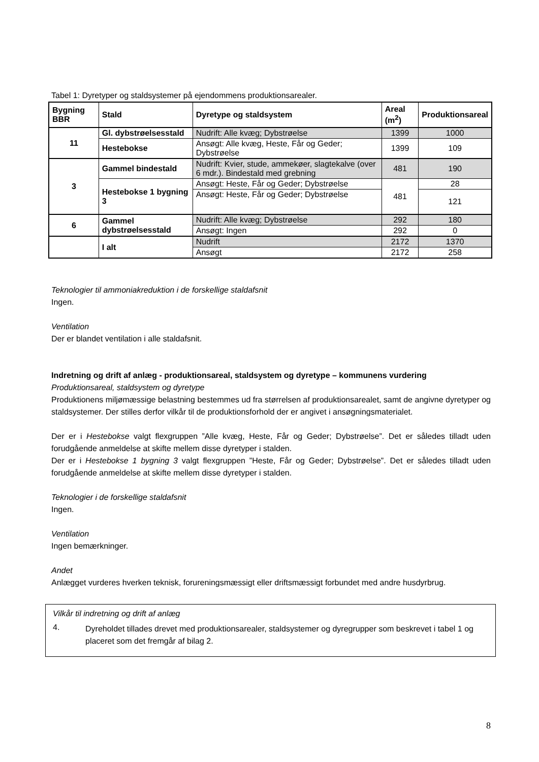Tabel 1: Dyretyper og staldsystemer på ejendommens produktionsarealer.
| Bygning BBR | Stald | Dyretype og staldsystem | Areal (m<sup>2</sup>) | Produktionsareal |
| --- | --- | --- | --- | --- |
| 11 | Gl. dybstrøelsesstald | Nudrift: Alle kvæg; Dybstrøelse | 1399 | 1000 |
| | Hestebokse | Ansøgt: Alle kvæg, Heste, Får og Geder; Dybstrøelse | 1399 | 109 |
| 3 | Gammel bindestald | Nudrift: Kvier, stude, ammekøer, slagtekalve (over 6 mdr.). Bindestald med grebning | 481 | 190 |
| | Hestebokse 1 bygning 3 | Ansøgt: Heste, Får og Geder; Dybstrøelse | 481 | 28 |
| | | Ansøgt: Heste, Får og Geder; Dybstrøelse | | 121 |
| 6 | Gammel dybstrøelsesstald | Nudrift: Alle kvæg; Dybstrøelse | 292 | 180 |
| | | Ansøgt: Ingen | 292 | 0 |
| | I alt | Nudrift | 2172 | 1370 |
| | | Ansøgt | 2172 | 258 |
Teknologier til ammoniakreduktion i de forskellige staldafsnit
Ingen.
Ventilation
Der er blandet ventilation i alle staldafsnit.
Indretning og drift af anlæg - produktionsareal, staldsystem og dyretype – kommunens vurdering
Produktionsareal, staldsystem og dyretype
Produktionens miljømæssige belastning bestemmes ud fra størrelsen af produktionsarealet, samt de angivne dyretyper og staldsystemer. Der stilles derfor vilkår til de produktionsforhold der er angivet i ansøgningsmaterialet.
Der er i Hestebokse valgt flexgruppen ”Alle kvæg, Heste, Får og Geder; Dybstrøelse”. Det er således tilladt uden forudgående anmeldelse at skifte mellem disse dyretyper i stalden.
Der er i Hestebokse 1 bygning 3 valgt flexgruppen ”Heste, Får og Geder; Dybstrøelse”. Det er således tilladt uden forudgående anmeldelse at skifte mellem disse dyretyper i stalden.
Teknologier i de forskellige staldafsnit
Ingen.
Ventilation
Ingen bemærkninger.
Andet
Anlægget vurderes hverken teknisk, forureningsmæssigt eller driftsmæssigt forbundet med andre husdyrbrug.
Vilkår til indretning og drift af anlæg
4.
Dyreholdet tillades drevet med produktionsarealer, staldsystemer og dyregrupper som beskrevet i tabel 1 og placeret som det fremgår af bilag 2.
8